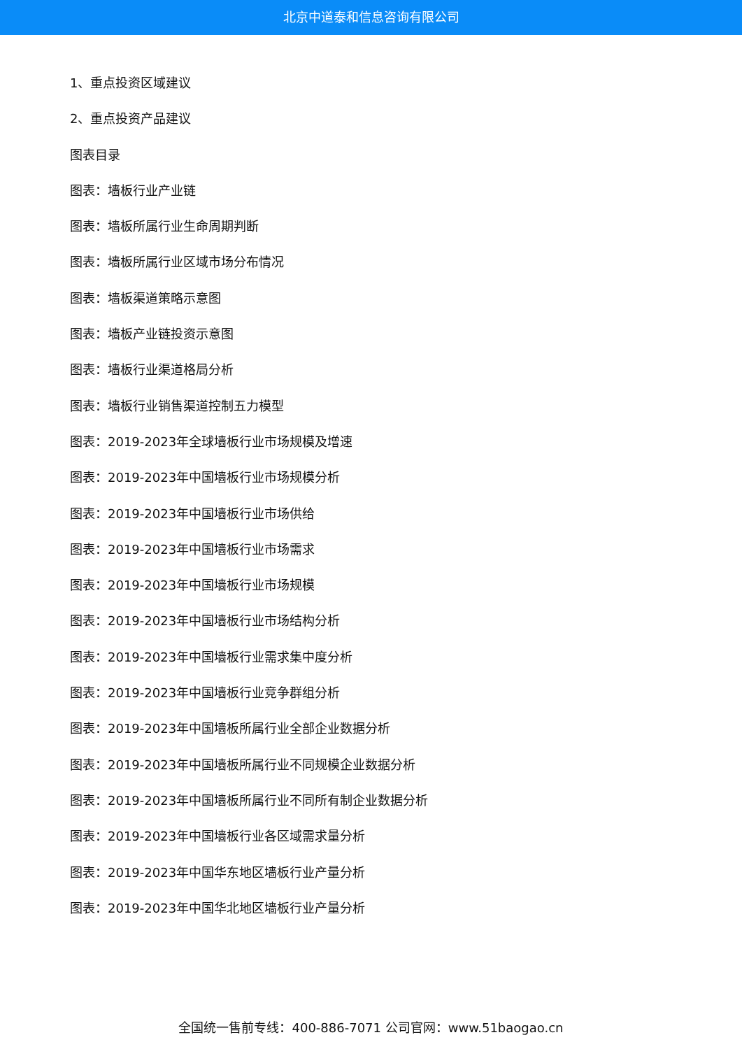北京中道泰和信息咨询有限公司
1、重点投资区域建议
2、重点投资产品建议
图表目录
图表：墙板行业产业链
图表：墙板所属行业生命周期判断
图表：墙板所属行业区域市场分布情况
图表：墙板渠道策略示意图
图表：墙板产业链投资示意图
图表：墙板行业渠道格局分析
图表：墙板行业销售渠道控制五力模型
图表：2019-2023年全球墙板行业市场规模及增速
图表：2019-2023年中国墙板行业市场规模分析
图表：2019-2023年中国墙板行业市场供给
图表：2019-2023年中国墙板行业市场需求
图表：2019-2023年中国墙板行业市场规模
图表：2019-2023年中国墙板行业市场结构分析
图表：2019-2023年中国墙板行业需求集中度分析
图表：2019-2023年中国墙板行业竞争群组分析
图表：2019-2023年中国墙板所属行业全部企业数据分析
图表：2019-2023年中国墙板所属行业不同规模企业数据分析
图表：2019-2023年中国墙板所属行业不同所有制企业数据分析
图表：2019-2023年中国墙板行业各区域需求量分析
图表：2019-2023年中国华东地区墙板行业产量分析
图表：2019-2023年中国华北地区墙板行业产量分析
全国统一售前专线：400-886-7071 公司官网：www.51baogao.cn